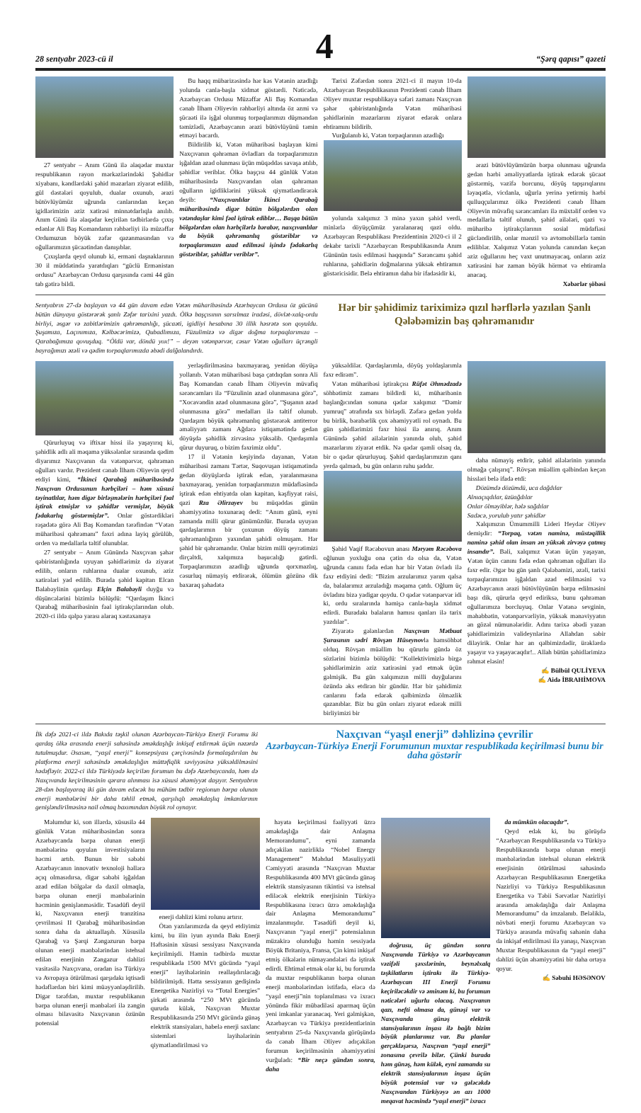28 sentyabr 2023-cü il 4 “Şərq qapısı” qəzeti
27 sentyabr – Anım Günü ilə əlaqədar muxtar respublikanın rayon mərkəzlərindəki Şəhidlər xiyabanı, kəndlərdəki şəhid məzarları ziyarət edilib, gül dəstələri qoyulub, dualar oxunub, ərazi bütövlüyümüz uğrunda canlarından keçən igidlərimizin əziz xatirəsi minnətdarlıqla anılıb. Anım Günü ilə əlaqədar keçirilən tədbirlərdə çıxış edənlər Ali Baş Komandanın rəhbərliyi ilə müzəffər Ordumuzun böyük zəfər qazanmasından və oğullarımızın şücaətindən danışıblar.
Çıxışlarda qeyd olunub ki, erməni daşnaklarının 30 il müddətində yaratdıqları “güclü Ermənistan ordusu” Azərbaycan Ordusu qarşısında cəmi 44 gün tab gətirə bildi.
Bu haqq mübarizəsində hər kəs Vətənin azadlığı yolunda canla-başla xidmət göstərdi. Nəticədə, Azərbaycan Ordusu Müzəffər Ali Baş Komandan cənab İlham Əliyevin rəhbərliyi altında öz əzmi və şücaəti ilə işğal olunmuş torpaqlarımızı düşməndən təmizlədi, Azərbaycanın ərazi bütövlüyünü təmin etməyi bacardı.
Bildirilib ki, Vətən müharibəsi başlayan kimi Naxçıvanın qəhrəman övladları da torpaqlarımızın işğaldan azad olunması üçün müqəddəs savaşa atılıb, şəhidlər veriblər. Ölkə başçısı 44 günlük Vətən müharibəsində Naxçıvandan olan qəhrəman oğulların igidliklərini yüksək qiymətləndirərək deyib: “Naxçıvanlılar İkinci Qarabağ müharibəsində digər bütün bölgələrdən olan vətəndaşlar kimi fəal iştirak ediblər… Başqa bütün bölgələrdən olan hərbçilərlə bərabər, naxçıvanlılar da böyük qəhrəmanlıq göstəriblər və torpaqlarımızın azad edilməsi işində fədakarlıq göstəriblər, şəhidlər veriblər”.
Tarixi Zəfərdən sonra 2021-ci il mayın 10-da Azərbaycan Respublikasının Prezidenti cənab İlham Əliyev muxtar respublikaya səfəri zamanı Naxçıvan şəhər qəbiristanlığında Vətən müharibəsi şəhidlərinin məzarlarını ziyarət edərək onlara ehtiramını bildirib.
Vurğulanıb ki, Vətən torpaqlarının azadlığı
yolunda xalqımız 3 minə yaxın şəhid verdi, minlərlə döyüşçümüz yaralanaraq qazi oldu. Azərbaycan Respublikası Prezidentinin 2020-ci il 2 dekabr tarixli “Azərbaycan Respublikasında Anım Gününün təsis edilməsi haqqında” Sərəncamı şəhid ruhlarına, şəhidlərin doğmalarına yüksək ehtiramın göstəricisidir. Belə ehtiramın daha bir ifadəsidir ki,
ərazi bütövlüyümüzün bərpa olunması uğrunda gedən hərbi əməliyyatlarda iştirak edərək şücaət göstərmiş, vəzifə borcunu, döyüş tapşırıqlarını ləyaqətlə, vicdanla, uğurla yerinə yetirmiş hərbi qulluqçularımız ölkə Prezidenti cənab İlham Əliyevin müvafiq sərəncamları ilə müxtəlif orden və medallarla təltif olunub, şəhid ailələri, qazi və müharibə iştirakçılarının sosial müdafiəsi gücləndirilib, onlar mənzil və avtomobillərlə təmin ediliblər. Xalqımız Vətən yolunda canından keçən əziz oğullarını heç vaxt unutmayacaq, onların əziz xatirəsini hər zaman böyük hörmət və ehtiramla anacaq.
Xəbərlər şöbəsi
Sentyabrın 27-də başlayan və 44 gün davam edən Vətən müharibəsində Azərbaycan Ordusu öz gücünü bütün dünyaya göstərərək şanlı Zəfər tarixini yazdı. Ölkə başçısının sarsılmaz iradəsi, dövlət-xalq-ordu birliyi, əsgər və zabitlərimizin qəhrəmanlığı, şücaəti, igidliyi hesabına 30 illik həsrətə son qoyuldu. Şuşamıza, Laçınımıza, Kəlbəcərimizə, Qubadlımıza, Füzulimizə və digər doğma torpaqlarımıza – Qarabağımıza qovuşduq. “Öldü var, döndü yox!” – deyən vətənpərvər, cəsur Vətən oğulları üçrəngli bayrağımızı əzəli və qədim torpaqlarımızda əbədi dalğalandırdı.
Hər bir şəhidimiz tariximizə qızıl hərflərlə yazılan Şanlı Qələbəmizin baş qəhrəmanıdır
Qürurluyuq və iftixar hissi ilə yaşayırıq ki, şəhidlik adlı ali məqama yüksələnlər sırasında qədim diyarımız Naxçıvanın da vətənpərvər, qəhrəman oğulları vardır. Prezident cənab İlham Əliyevin qeyd etdiyi kimi, “İkinci Qarabağ müharibəsində Naxçıvan Ordusunun hərbçiləri – həm xüsusi təyinatlılar, həm digər birləşmələrin hərbçiləri fəal iştirak etmişlər və şəhidlər vermişlər, böyük fədakarlıq göstərmişlər”. Onlar göstərdikləri rəşadətə görə Ali Baş Komandan tərəfindən “Vətən müharibəsi qəhrəmanı” fəxri adına layiq görülüb, orden və medallarla təltif olunublar.
27 sentyabr – Anım Günündə Naxçıvan şəhər qəbiristanlığında uyuyan şəhidlərimiz də ziyarət edilib, onların ruhlarına dualar oxunub, əziz xatirələri yad edilib. Burada şəhid kapitan Elcan Balabəylinin qardaşı Elçin Balabəyli duyğu və düşüncələrini bizimlə bölüşdü: “Qardaşım İkinci Qarabağ müharibəsinin fəal iştirakçılarından olub. 2020-ci ildə qəlpə yarası alaraq xəstəxanaya
yerləşdirilməsinə baxmayaraq, yenidən döyüşə yollanıb. Vətən müharibəsi başa çatdıqdan sonra Ali Baş Komandan cənab İlham Əliyevin müvafiq sərəncamları ilə “Füzulinin azad olunmasına görə”, “Xocavəndin azad olunmasına görə”, “Şuşanın azad olunmasına görə” medalları ilə təltif olunub. Qardaşım böyük qəhrəmanlıq göstərərək antiterror əməliyyatı zamanı Ağdərə istiqamətində gedən döyüşdə şəhidlik zirvəsinə yüksəlib. Qardaşımla qürur duyuruq, o bizim fəxrimiz oldu”.
17 il Vətənin keşiyində dayanan, Vətən müharibəsi zamanı Tərtər, Suqovuşan istiqamətində gedən döyüşlərdə iştirak edən, yaralanmasına baxmayaraq, yenidən torpaqlarımızın müdafiəsində iştirak edən ehtiyatda olan kapitan, kəşfiyyat rəisi, qazi Rza Əlirzayev bu müqəddəs günün əhəmiyyətinə toxunaraq dedi: “Anım günü, eyni zamanda milli qürur günümüzdür. Burada uyuyan qardaşlarımın bir çoxunun döyüş zamanı qəhrəmanlığının yaxından şahidi olmuşam. Hər şəhid bir qəhrəmandır. Onlar bizim milli qeyrətimizi dirçəltdi, xalqımıza başucalığı gətirdi. Torpaqlarımızın azadlığı uğrunda qorxmazlıq, cəsurluq nümayiş etdirərək, ölümün gözünə dik baxaraq şəhadətə
yüksəldilər. Qardaşlarımla, döyüş yoldaşlarımla fəxr edirəm”.
Vətən müharibəsi iştirakçısı Rüfət Əhmədzadə söhbətimiz zamanı bildirdi ki, müharibənin başlanğıcından sonuna qədər xalqımız “Dəmir yumruq” ətrafında sıx birləşdi. Zəfərə gedən yolda bu birlik, bərabərlik çox əhəmiyyətli rol oynadı. Bu gün şəhidlərimizi fəxr hissi ilə anırıq. Anım Günündə şəhid ailələrinin yanında olub, şəhid məzarlarını ziyarət etdik. Nə qədər qəmli olsaq da, bir o qədər qürurluyuq. Şəhid qardaşlarımızın qanı yerdə qalmadı, bu gün onların ruhu şaddır.
Şəhid Vaqif Rəcəbovun anası Məryəm Rəcəbova oğlunun yoxluğu ona çətin də olsa da, Vətən uğrunda canını fəda edən hər bir Vətən övladı ilə fəxr etdiyini dedi: “Bizim arzularımız yarım qalsa da, balalarımız arzuladığı məqama çatdı. Oğlum üç övladını bizə yadigar qoydu. O qədər vətənpərvər idi ki, ordu sıralarında həmişə canla-başla xidmət edirdi. Buradakı balaların hamısı qanları ilə tarix yazdılar”.
Ziyarətə gələnlərdən Naxçıvan Mətbuat Şurasının sədri Rövşən Hüseynovla həmsöhbət olduq. Rövşən müəllim bu qürurlu gündə öz sözlərini bizimlə bölüşdü: “Kollektivimizlə birgə şəhidlərimizin əziz xatirəsini yad etmək üçün gəlmişik. Bu gün xalqımızın milli duyğularını özündə əks etdirən bir gündür. Hər bir şəhidimiz canlarını fəda edərək qəlbimizdə ölməzlik qazanıblar. Biz bu gün onları ziyarət edərək milli birliyimizi bir
daha nümayiş etdirir, şəhid ailələrinin yanında olmağa çalışırıq”. Rövşən müəllim qəlbindən keçən hissləri belə ifadə etdi:
Dözümdə dözümdü, uca dağdılar
Alnıaçıqdılar, üzüağdılar
Onlar ölməyiblər, hələ sağdılar
Sadəcə, yorulub yatır şəhidlər
Xalqımızın Ümummilli Lideri Heydər Əliyev demişdir: “Torpaq, vətən naminə, müstəqillik naminə şəhid olan insan ən yüksək zirvəyə çatmış insandır”. Bəli, xalqımız Vətən üçün yaşayan, Vətən üçün canını fəda edən qəhrəman oğulları ilə fəxr edir. Əgər bu gün şanlı Qələbəmizi, əzəli, tarixi torpaqlarımızın işğaldan azad edilməsini və Azərbaycanın ərazi bütövlüyünün bərpa edilməsini başı dik, qürurla qeyd ediriksə, bunu qəhrəman oğullarımıza borcluyuq. Onlar Vətənə sevginin, məhəbbətin, vətənpərvərliyin, yüksək mənəviyyatın ən gözəl nümunələridir. Adını tarixə əbədi yazan şəhidlərimizin valideynlərinə Allahdan səbir diləyirik. Onlar hər an qəlbimizdədir, ürəklərdə yaşayır və yaşayacaqdır!.. Allah bütün şəhidlərimizə rəhmət eləsin!
✍ Bülbül QULİYEVA
✍ Aidə İBRAHİMOVA
İlk dəfə 2021-ci ildə Bakıda təşkil olunan Azərbaycan-Türkiyə Enerji Forumu iki qardaş ölkə arasında enerji sahəsində əməkdaşlığı inkişaf etdirmək üçün nəzərdə tutulmuşdur. Əsasən, “yaşıl enerji” konsepsiyası çərçivəsində formalaşdırılan bu platforma enerji sahəsində əməkdaşlığın müttəfiqlik səviyyəsinə yüksəldilməsini hədəfləyir. 2022-ci ildə Türkiyədə keçirilən forumun bu dəfə Azərbaycanda, həm də Naxçıvanda keçirilməsinin qərara alınması isə xüsusi əhəmiyyət daşıyır. Sentyabrın 28-dən başlayaraq iki gün davam edəcək bu mühüm tədbir regionun bərpa olunan enerji mənbələrini bir daha təhlil etmək, qarşılıqlı əməkdaşlıq imkanlarının genişləndirilməsinə nail olmaq baxımından böyük rol oynayır.
Naxçıvan “yaşıl enerji” dəhlizinə çevrilir
Azərbaycan-Türkiyə Enerji Forumunun muxtar respublikada keçirilməsi bunu bir daha göstərir
Məlumdur ki, son illərdə, xüsusilə 44 günlük Vətən müharibəsindən sonra Azərbaycanda bərpa olunan enerji mənbələrinə qoyulan investisiyaların həcmi artıb. Bunun bir səbəbi Azərbaycanın innovativ texnoloji həllərə açıq olmasıdırsa, digər səbəbi işğaldan azad edilən bölgələr də daxil olmaqla, bərpa olunan enerji mənbələrinin həcminin genişlənməsidir. Təsadüfi deyil ki, Naxçıvanın enerji tranzitinə çevrilməsi II Qarabağ müharibəsindən sonra daha da aktuallaşıb. Xüsusilə Qarabağ və Şərqi Zəngəzurun bərpa olunan enerji mənbələrindən istehsal edilən enerjinin Zəngəzur dəhlizi vasitəsilə Naxçıvana, oradan isə Türkiyə və Avropaya ötürülməsi qarşıdakı iqtisadi hədəflərdən biri kimi müəyyənləşdirilib. Digər tərəfdən, muxtar respublikanın bərpa olunan enerji mənbələri ilə zəngin olması bilavasitə Naxçıvanın özünün potensial
enerji dəhlizi kimi rolunu artırır.
Ötən yazılarımızda da qeyd etdiyimiz kimi, bu ilin iyun ayında Bakı Enerji Həftəsinin xüsusi sessiyası Naxçıvanda keçirilmişdi. Həmin tədbirdə muxtar respublikada 1500 MVt gücündə “yaşıl enerji” layihələrinin reallaşdırılacağı bildirilmişdi. Hətta sessiyanın gedişində Energetika Nazirliyi və “Total Energies” şirkəti arasında “250 MVt gücündə quruda külək, Naxçıvan Muxtar Respublikasında 250 MVt gücündə günəş elektrik stansiyaları, habelə enerji saxlanc sistemləri layihələrinin qiymətləndirilməsi və
həyata keçirilməsi fəaliyyəti üzrə əməkdaşlığa dair Anlaşma Memorandumu”, eyni zamanda adıçəkilən nazirliklə “Nobel Energy Management” Məhdud Məsuliyyətli Cəmiyyəti arasında “Naxçıvan Muxtar Respublikasında 400 MVt gücündə günəş elektrik stansiyasının tikintisi və istehsal ediləcək elektrik enerjisinin Türkiyə Respublikasına ixracı üzrə əməkdaşlığa dair Anlaşma Memorandumu” imzalanmışdır. Təsadüfi deyil ki, Naxçıvanın “yaşıl enerji” potensialının müzakirə olunduğu həmin sessiyada Böyük Britaniya, Fransa, Çin kimi inkişaf etmiş ölkələrin nümayəndələri də iştirak edirdi. Ehtimal etmək olar ki, bu forumda da muxtar respublikanın bərpa olunan enerji mənbələrindən istifadə, eləcə də “yaşıl enerji”nin toplanılması və ixracı yönündə fikir mübadiləsi aparmaq üçün yeni imkanlar yaranacaq. Yeri gəlmişkən, Azərbaycan və Türkiyə prezidentlərinin sentyabrın 25-də Naxçıvanda görüşündə də cənab İlham Əliyev adıçəkilən forumun keçirilməsinin əhəmiyyətini vurğuladı: “Bir neçə gündən sonra, daha
doğrusu, üç gündən sonra Naxçıvanda Türkiyə və Azərbaycanın vəzifəli şəxslərinin, beynəlxalq təşkilatların iştirakı ilə Türkiyə-Azərbaycan III Enerji Forumu keçiriləcəkdir və əminəm ki, bu forumun nəticələri uğurlu olacaq. Naxçıvanın qazı, nefti olmasa da, günəşi var və Naxçıvanda günəş elektrik stansiyalarının inşası ilə bağlı bizim böyük planlarımız var. Bu planlar gerçəkləşərsə, Naxçıvan “yaşıl enerji” zonasına çevrilə bilər. Çünki burada həm günəş, həm külək, eyni zamanda su elektrik stansiyalarının inşası üçün böyük potensial var və gələcəkdə Naxçıvandan Türkiyəyə ən azı 1000 meqavat həcmində “yaşıl enerji” ixracı
da mümkün olacaqdır”.
Qeyd edək ki, bu görüşdə “Azərbaycan Respublikasında və Türkiyə Respublikasında bərpa olunan enerji mənbələrindən istehsal olunan elektrik enerjisinin ötürülməsi sahəsində Azərbaycan Respublikasının Energetika Nazirliyi və Türkiyə Respublikasının Energetika və Təbii Sərvətlər Nazirliyi arasında əməkdaşlığa dair Anlaşma Memorandumu” da imzalanıb. Beləliklə, növbəti enerji forumu Azərbaycan və Türkiyə arasında müvafiq sahənin daha da inkişaf etdirilməsi ilə yanaşı, Naxçıvan Muxtar Respublikasının da “yaşıl enerji” dəhlizi üçün əhəmiyyətini bir daha ortaya qoyur.
✍ Səbuhi HƏSƏNOV